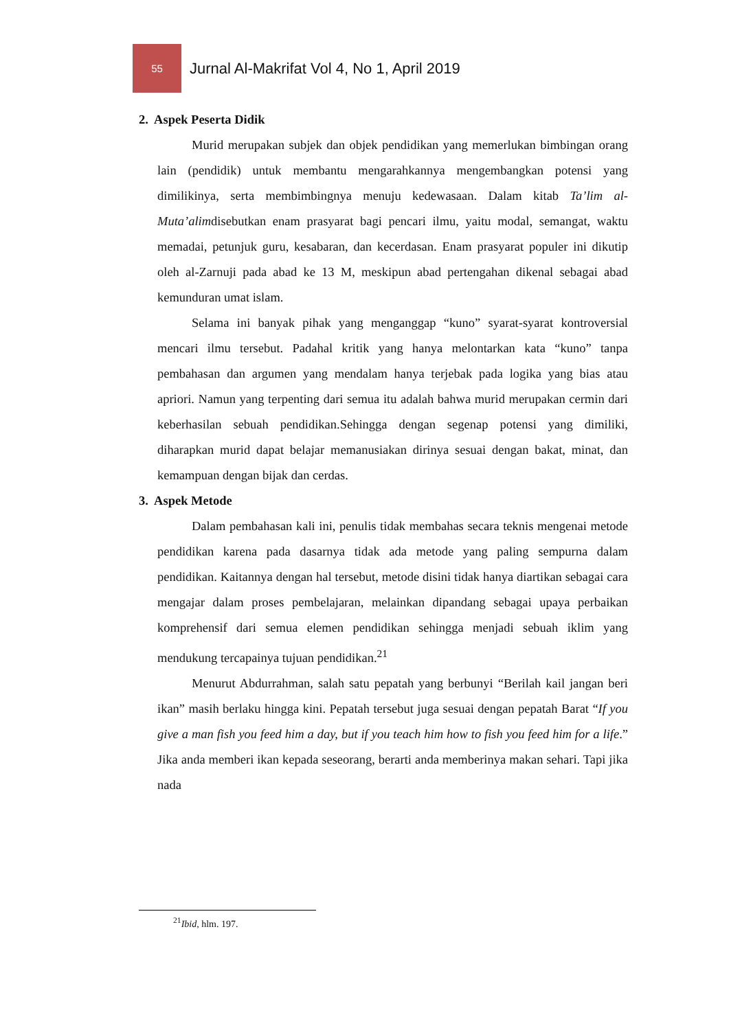55
Jurnal Al-Makrifat Vol 4, No 1, April 2019
2. Aspek Peserta Didik
Murid merupakan subjek dan objek pendidikan yang memerlukan bimbingan orang lain (pendidik) untuk membantu mengarahkannya mengembangkan potensi yang dimilikinya, serta membimbingnya menuju kedewasaan. Dalam kitab Ta’lim al-Muta’alimdisebutkan enam prasyarat bagi pencari ilmu, yaitu modal, semangat, waktu memadai, petunjuk guru, kesabaran, dan kecerdasan. Enam prasyarat populer ini dikutip oleh al-Zarnuji pada abad ke 13 M, meskipun abad pertengahan dikenal sebagai abad kemunduran umat islam.
Selama ini banyak pihak yang menganggap “kuno” syarat-syarat kontroversial mencari ilmu tersebut. Padahal kritik yang hanya melontarkan kata “kuno” tanpa pembahasan dan argumen yang mendalam hanya terjebak pada logika yang bias atau apriori. Namun yang terpenting dari semua itu adalah bahwa murid merupakan cermin dari keberhasilan sebuah pendidikan.Sehingga dengan segenap potensi yang dimiliki, diharapkan murid dapat belajar memanusiakan dirinya sesuai dengan bakat, minat, dan kemampuan dengan bijak dan cerdas.
3. Aspek Metode
Dalam pembahasan kali ini, penulis tidak membahas secara teknis mengenai metode pendidikan karena pada dasarnya tidak ada metode yang paling sempurna dalam pendidikan. Kaitannya dengan hal tersebut, metode disini tidak hanya diartikan sebagai cara mengajar dalam proses pembelajaran, melainkan dipandang sebagai upaya perbaikan komprehensif dari semua elemen pendidikan sehingga menjadi sebuah iklim yang mendukung tercapainya tujuan pendidikan.<sup>21</sup>
Menurut Abdurrahman, salah satu pepatah yang berbunyi “Berilah kail jangan beri ikan” masih berlaku hingga kini. Pepatah tersebut juga sesuai dengan pepatah Barat “If you give a man fish you feed him a day, but if you teach him how to fish you feed him for a life.” Jika anda memberi ikan kepada seseorang, berarti anda memberinya makan sehari. Tapi jika nada
<sup>21</sup> Ibid, hlm. 197.